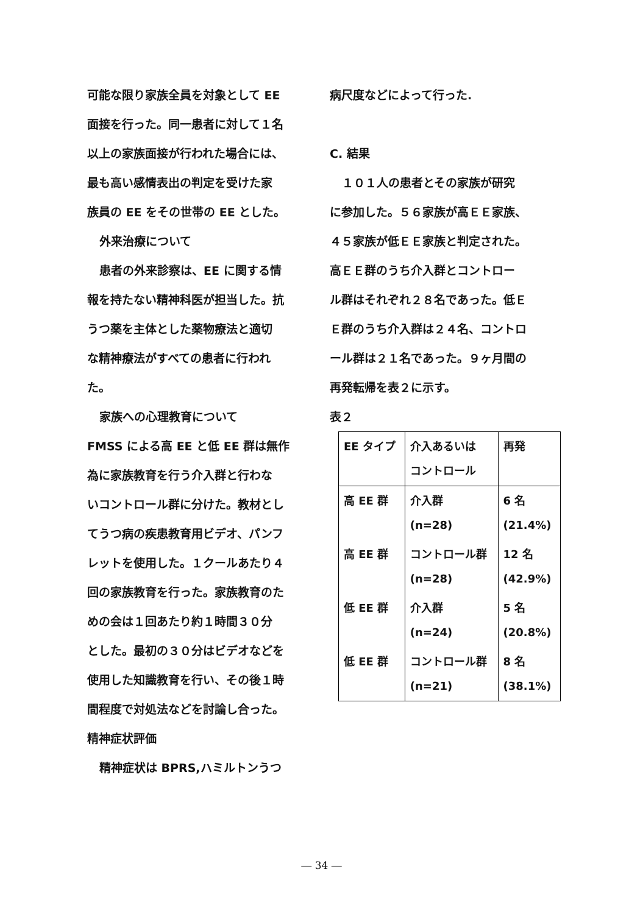可能な限り家族全員を対象として EE
面接を行った。同一患者に対して１名
以上の家族面接が行われた場合には、
最も高い感情表出の判定を受けた家
族員の EE をその世帯の EE とした。
外来治療について
患者の外来診察は、EE に関する情
報を持たない精神科医が担当した。抗
うつ薬を主体とした薬物療法と適切
な精神療法がすべての患者に行われ
た。
家族への心理教育について
FMSS による高 EE と低 EE 群は無作
為に家族教育を行う介入群と行わな
いコントロール群に分けた。教材とし
てうつ病の疾患教育用ビデオ、パンフ
レットを使用した。１クールあたり４
回の家族教育を行った。家族教育のた
めの会は１回あたり約１時間３０分
とした。最初の３０分はビデオなどを
使用した知識教育を行い、その後１時
間程度で対処法などを討論し合った。
精神症状評価
精神症状は BPRS,ハミルトンうつ
病尺度などによって行った.
C. 結果
１０１人の患者とその家族が研究
に参加した。５６家族が高ＥＥ家族、
４５家族が低ＥＥ家族と判定された。
高ＥＥ群のうち介入群とコントロー
ル群はそれぞれ２８名であった。低Ｅ
Ｅ群のうち介入群は２４名、コントロ
ール群は２１名であった。９ヶ月間の
再発転帰を表２に示す。
表２
| EE タイプ | 介入あるいは コントロール | 再発 |
| 高 EE 群 | 介入群 (n=28) | 6 名 (21.4%) |
| 高 EE 群 | コントロール群 (n=28) | 12 名 (42.9%) |
| 低 EE 群 | 介入群 (n=24) | 5 名 (20.8%) |
| 低 EE 群 | コントロール群 (n=21) | 8 名 (38.1%) |
― 34 ―